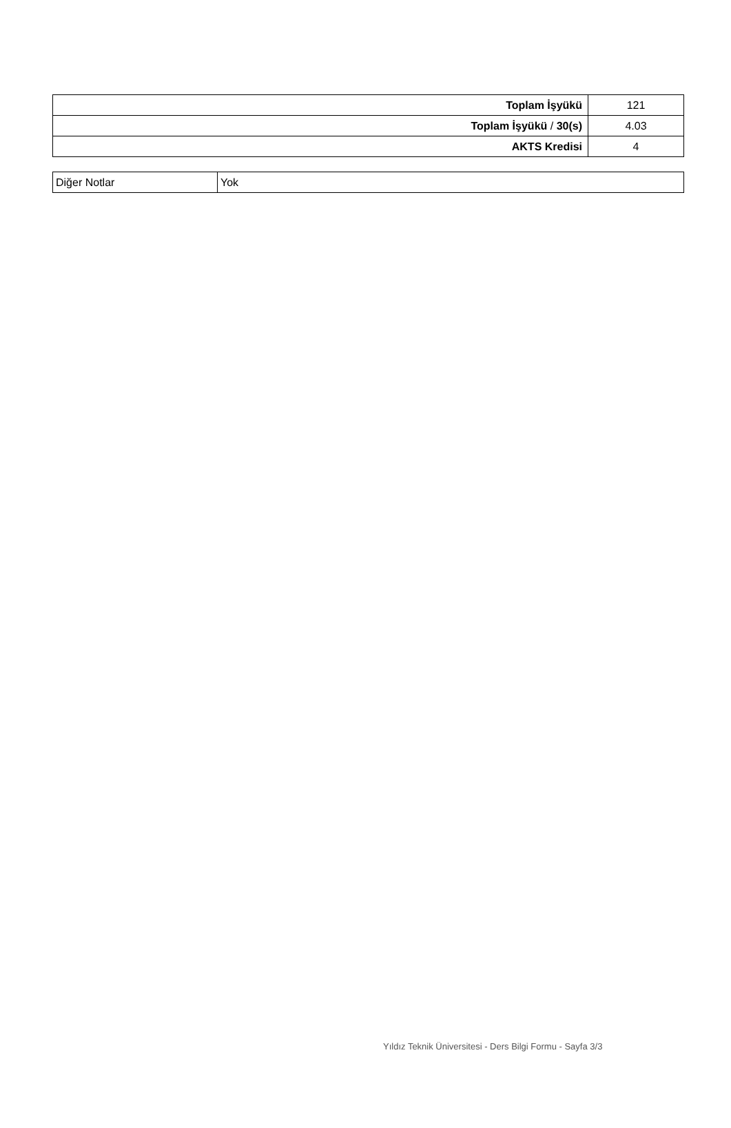| Toplam İşyükü | 121 |
| Toplam İşyükü / 30(s) | 4.03 |
| AKTS Kredisi | 4 |
| Diğer Notlar | Yok |
Yıldız Teknik Üniversitesi - Ders Bilgi Formu - Sayfa 3/3